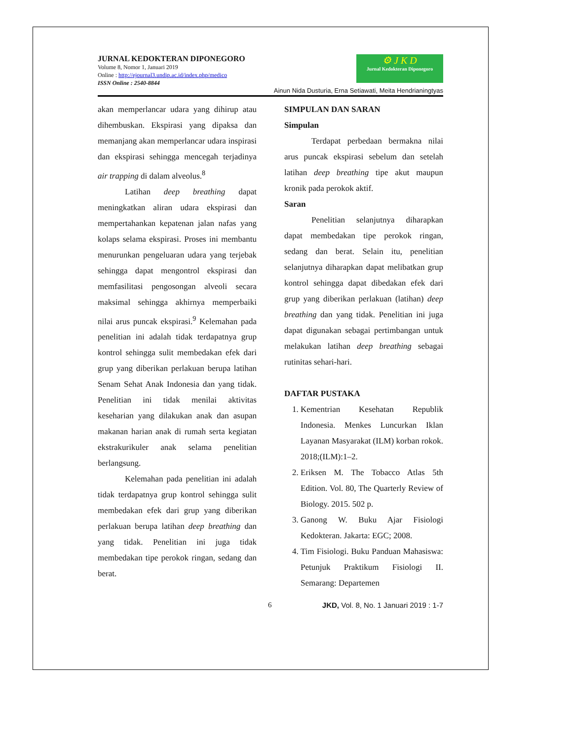JURNAL KEDOKTERAN DIPONEGORO
Volume 8, Nomor 1, Januari 2019
Online : http://ejournal3.undip.ac.id/index.php/medico
ISSN Online : 2540-8844
⚙ J K D
Jurnal Kedokteran Diponegoro
Ainun Nida Dusturia, Erna Setiawati, Meita Hendrianingtyas
akan memperlancar udara yang dihirup atau dihembuskan. Ekspirasi yang dipaksa dan memanjang akan memperlancar udara inspirasi dan ekspirasi sehingga mencegah terjadinya air trapping di dalam alveolus.<sup>8</sup>
Latihan deep breathing dapat meningkatkan aliran udara ekspirasi dan mempertahankan kepatenan jalan nafas yang kolaps selama ekspirasi. Proses ini membantu menurunkan pengeluaran udara yang terjebak sehingga dapat mengontrol ekspirasi dan memfasilitasi pengosongan alveoli secara maksimal sehingga akhirnya memperbaiki nilai arus puncak ekspirasi.<sup>9</sup> Kelemahan pada penelitian ini adalah tidak terdapatnya grup kontrol sehingga sulit membedakan efek dari grup yang diberikan perlakuan berupa latihan Senam Sehat Anak Indonesia dan yang tidak. Penelitian ini tidak menilai aktivitas keseharian yang dilakukan anak dan asupan makanan harian anak di rumah serta kegiatan ekstrakurikuler anak selama penelitian berlangsung.
Kelemahan pada penelitian ini adalah tidak terdapatnya grup kontrol sehingga sulit membedakan efek dari grup yang diberikan perlakuan berupa latihan deep breathing dan yang tidak. Penelitian ini juga tidak membedakan tipe perokok ringan, sedang dan berat.
SIMPULAN DAN SARAN
Simpulan
Terdapat perbedaan bermakna nilai arus puncak ekspirasi sebelum dan setelah latihan deep breathing tipe akut maupun kronik pada perokok aktif.
Saran
Penelitian selanjutnya diharapkan dapat membedakan tipe perokok ringan, sedang dan berat. Selain itu, penelitian selanjutnya diharapkan dapat melibatkan grup kontrol sehingga dapat dibedakan efek dari grup yang diberikan perlakuan (latihan) deep breathing dan yang tidak. Penelitian ini juga dapat digunakan sebagai pertimbangan untuk melakukan latihan deep breathing sebagai rutinitas sehari-hari.
DAFTAR PUSTAKA
1. Kementrian Kesehatan Republik Indonesia. Menkes Luncurkan Iklan Layanan Masyarakat (ILM) korban rokok. 2018;(ILM):1–2.
2. Eriksen M. The Tobacco Atlas 5th Edition. Vol. 80, The Quarterly Review of Biology. 2015. 502 p.
3. Ganong W. Buku Ajar Fisiologi Kedokteran. Jakarta: EGC; 2008.
4. Tim Fisiologi. Buku Panduan Mahasiswa: Petunjuk Praktikum Fisiologi II. Semarang: Departemen
6 JKD, Vol. 8, No. 1 Januari 2019 : 1-7